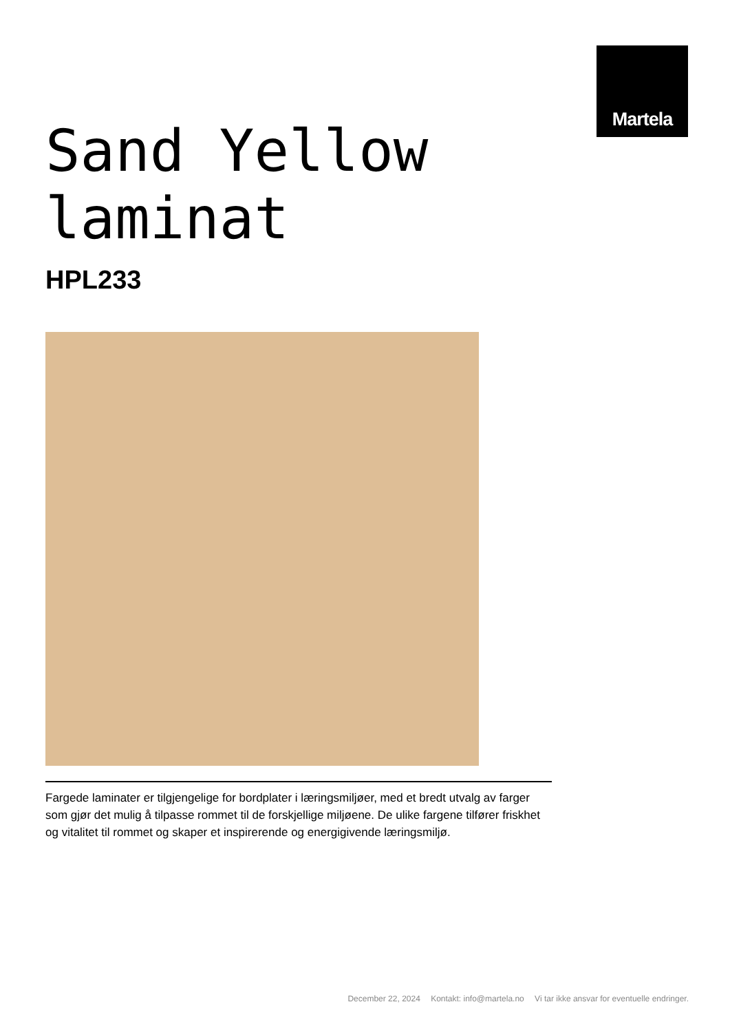Sand Yellow
laminat
Martela
HPL233
Fargede laminater er tilgjengelige for bordplater i læringsmiljøer, med et bredt utvalg av farger som gjør det mulig å tilpasse rommet til de forskjellige miljøene. De ulike fargene tilfører friskhet og vitalitet til rommet og skaper et inspirerende og energigivende læringsmiljø.
December 22, 2024 Kontakt: info@martela.no Vi tar ikke ansvar for eventuelle endringer.